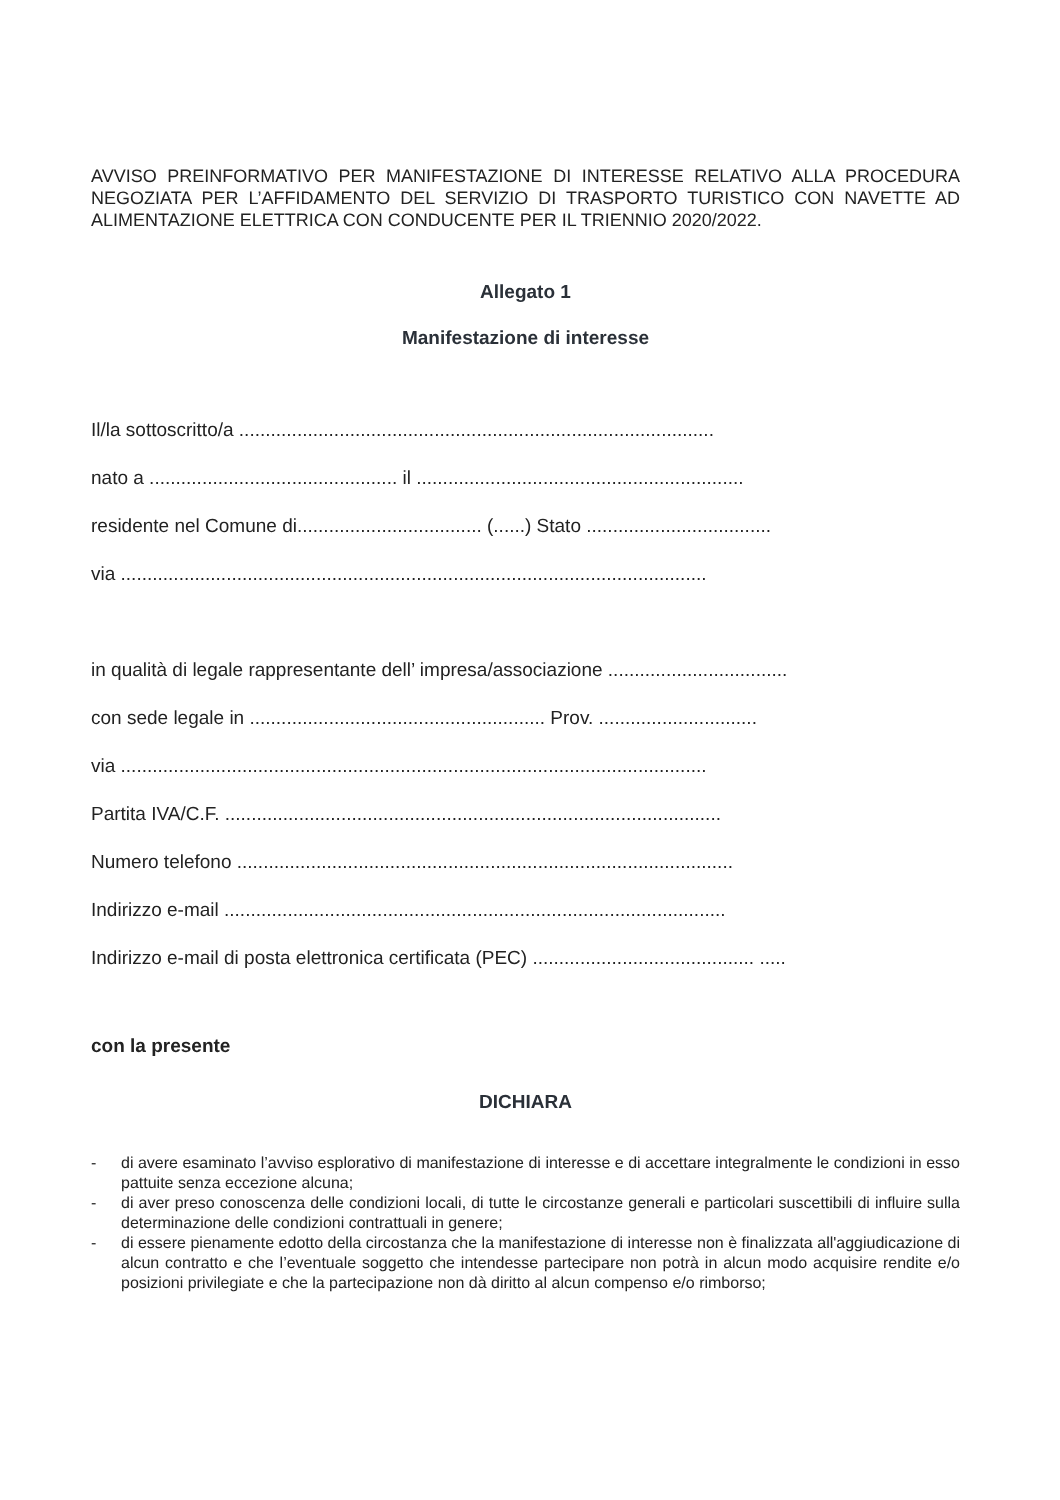AVVISO PREINFORMATIVO PER MANIFESTAZIONE DI INTERESSE RELATIVO ALLA PROCEDURA NEGOZIATA PER L’AFFIDAMENTO DEL SERVIZIO DI TRASPORTO TURISTICO CON NAVETTE AD ALIMENTAZIONE ELETTRICA CON CONDUCENTE PER IL TRIENNIO 2020/2022.
Allegato 1
Manifestazione di interesse
Il/la sottoscritto/a ..........................................................................................
nato a ............................................... il ..............................................................
residente nel Comune di................................... (......) Stato ...................................
via ...............................................................................................................
in qualità di legale rappresentante dell’ impresa/associazione ..................................
con sede legale in ........................................................ Prov. ..............................
via ...............................................................................................................
Partita IVA/C.F. ..............................................................................................
Numero telefono ..............................................................................................
Indirizzo e-mail ...............................................................................................
Indirizzo e-mail di posta elettronica certificata (PEC) .......................................... .....
con la presente
DICHIARA
- di avere esaminato l’avviso esplorativo di manifestazione di interesse e di accettare integralmente le condizioni in esso pattuite senza eccezione alcuna;
- di aver preso conoscenza delle condizioni locali, di tutte le circostanze generali e particolari suscettibili di influire sulla determinazione delle condizioni contrattuali in genere;
- di essere pienamente edotto della circostanza che la manifestazione di interesse non è finalizzata all'aggiudicazione di alcun contratto e che l’eventuale soggetto che intendesse partecipare non potrà in alcun modo acquisire rendite e/o posizioni privilegiate e che la partecipazione non dà diritto al alcun compenso e/o rimborso;